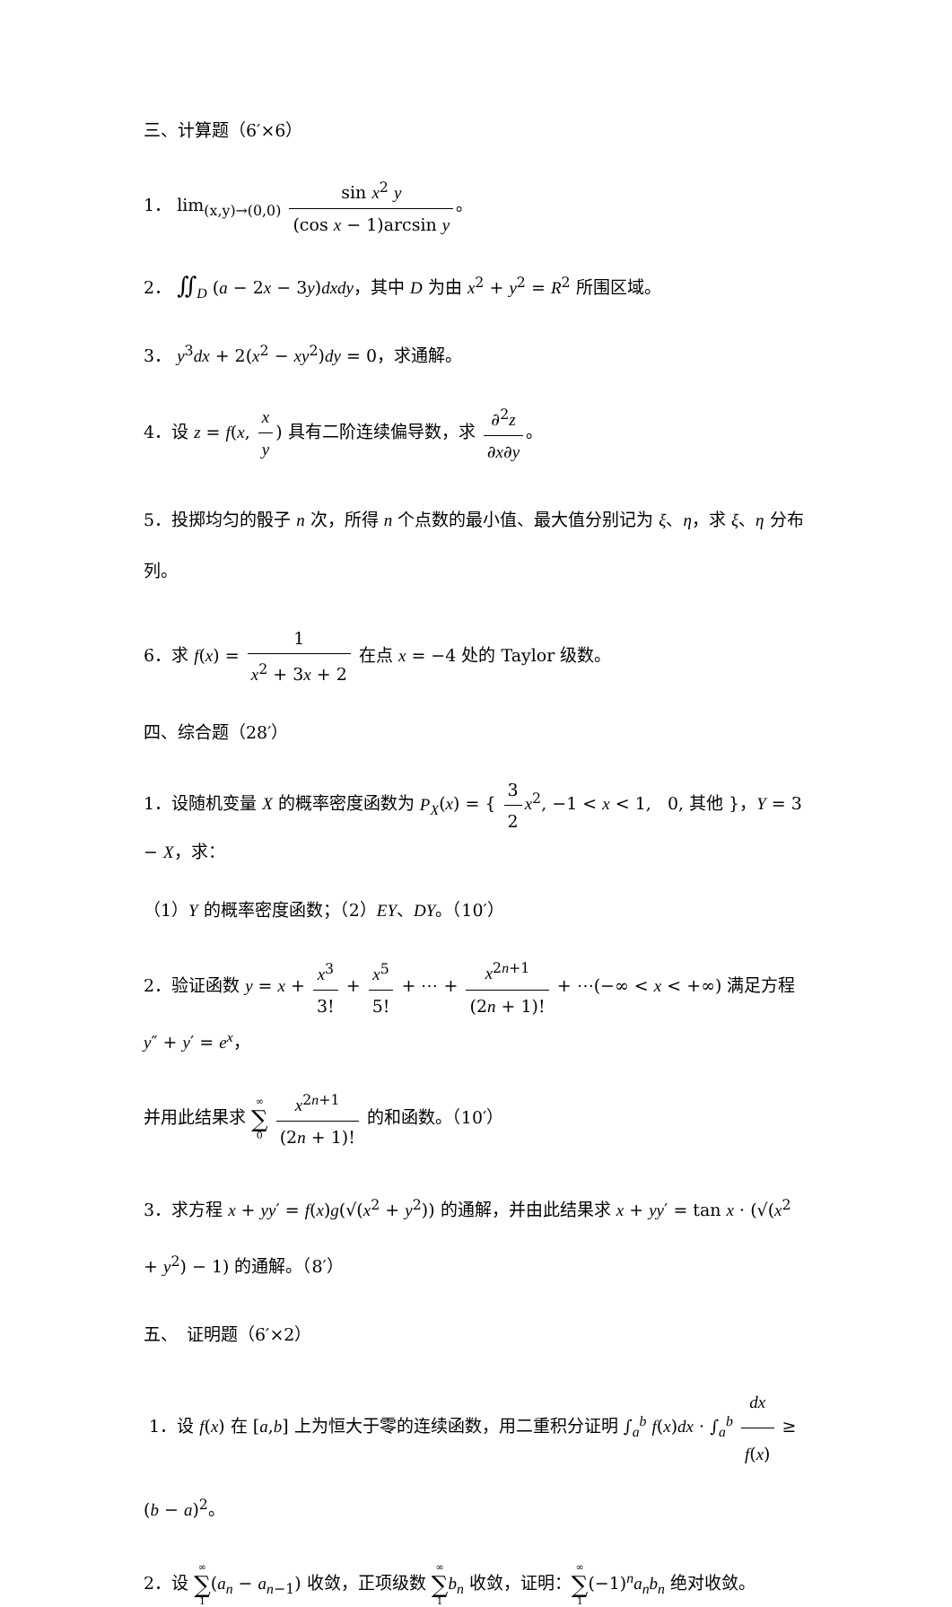三、计算题（6′×6）
1． lim<sub>(x,y)→(0,0)</sub> sin x<sup>2</sup> y (cos x − 1)arcsin y 。
2． ∬<sub>D</sub> (a − 2x − 3y)dxdy，其中 D 为由 x<sup>2</sup> + y<sup>2</sup> = R<sup>2</sup> 所围区域。
3． y<sup>3</sup>dx + 2(x<sup>2</sup> − xy<sup>2</sup>)dy = 0，求通解。
4．设 z = f(x, x y) 具有二阶连续偏导数，求 ∂<sup>2</sup>z ∂x∂y 。
5．投掷均匀的骰子 n 次，所得 n 个点数的最小值、最大值分别记为 ξ、η，求 ξ、η 分布列。
6．求 f(x) = 1 x<sup>2</sup> + 3x + 2 在点 x = −4 处的 Taylor 级数。
四、综合题（28′）
1．设随机变量 X 的概率密度函数为 P<sub>X</sub>(x) = { 3 2 x<sup>2</sup>, −1 < x < 1, 0, 其他 }，Y = 3 − X，求：
（1）Y 的概率密度函数；（2）EY、DY。（10′）
2．验证函数 y = x + x<sup>3</sup> 3! + x<sup>5</sup> 5! + ⋯ + x<sup>2n+1</sup> (2n + 1)! + ⋯(−∞ < x < +∞) 满足方程 y″ + y′ = e<sup>x</sup>，
并用此结果求 ∞ ∑ 0 x<sup>2n+1</sup> (2n + 1)! 的和函数。（10′）
3．求方程 x + yy′ = f(x)g(√(x<sup>2</sup> + y<sup>2</sup>)) 的通解，并由此结果求 x + yy′ = tan x · (√(x<sup>2</sup> + y<sup>2</sup>) − 1) 的通解。（8′）
五、　证明题（6′×2）
1．设 f(x) 在 [a,b] 上为恒大于零的连续函数，用二重积分证明 ∫<sub>a</sub><sup>b</sup> f(x)dx · ∫<sub>a</sub><sup>b</sup> dx f(x) ≥ (b − a)<sup>2</sup>。
2．设 ∞ ∑ 1(a<sub>n</sub> − a<sub>n−1</sub>) 收敛，正项级数 ∞ ∑ 1 b<sub>n</sub> 收敛，证明：∞ ∑ 1(−1)<sup>n</sup>a<sub>n</sub>b<sub>n</sub> 绝对收敛。